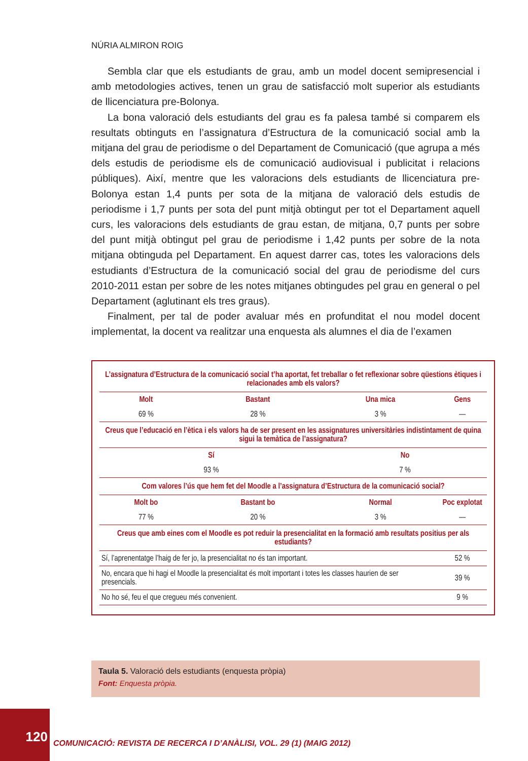NÚRIA ALMIRON ROIG
Sembla clar que els estudiants de grau, amb un model docent semipresencial i amb metodologies actives, tenen un grau de satisfacció molt superior als estudiants de llicenciatura pre-Bolonya.
La bona valoració dels estudiants del grau es fa palesa també si comparem els resultats obtinguts en l’assignatura d’Estructura de la comunicació social amb la mitjana del grau de periodisme o del Departament de Comunicació (que agrupa a més dels estudis de periodisme els de comunicació audiovisual i publicitat i relacions públiques). Així, mentre que les valoracions dels estudiants de llicenciatura pre-Bolonya estan 1,4 punts per sota de la mitjana de valoració dels estudis de periodisme i 1,7 punts per sota del punt mitjà obtingut per tot el Departament aquell curs, les valoracions dels estudiants de grau estan, de mitjana, 0,7 punts per sobre del punt mitjà obtingut pel grau de periodisme i 1,42 punts per sobre de la nota mitjana obtinguda pel Departament. En aquest darrer cas, totes les valoracions dels estudiants d’Estructura de la comunicació social del grau de periodisme del curs 2010-2011 estan per sobre de les notes mitjanes obtingudes pel grau en general o pel Departament (aglutinant els tres graus).
Finalment, per tal de poder avaluar més en profunditat el nou model docent implementat, la docent va realitzar una enquesta als alumnes el dia de l’examen
| L’assignatura d’Estructura de la comunicació social t’ha aportat, fet treballar o fet reflexionar sobre qüestions ètiques i relacionades amb els valors? | | | |
| Molt | Bastant | Una mica | Gens |
| 69 % | 28 % | 3 % | — |
| Creus que l’educació en l’ètica i els valors ha de ser present en les assignatures universitàries indistintament de quina sigui la temàtica de l’assignatura? | | | |
| Sí | | No | |
| 93 % | | 7 % | |
| Com valores l’ús que hem fet del Moodle a l’assignatura d’Estructura de la comunicació social? | | | |
| Molt bo | Bastant bo | Normal | Poc explotat |
| 77 % | 20 % | 3 % | — |
| Creus que amb eines com el Moodle es pot reduir la presencialitat en la formació amb resultats positius per als estudiants? | | | |
| Sí, l’aprenentatge l’haig de fer jo, la presencialitat no és tan important. | | | 52 % |
| No, encara que hi hagi el Moodle la presencialitat és molt important i totes les classes haurien de ser presencials. | | | 39 % |
| No ho sé, feu el que cregueu més convenient. | | | 9 % |
Taula 5. Valoració dels estudiants (enquesta pròpia)
Font: Enquesta pròpia.
120
COMUNICACIÓ: REVISTA DE RECERCA I D’ANÀLISI, VOL. 29 (1) (MAIG 2012)